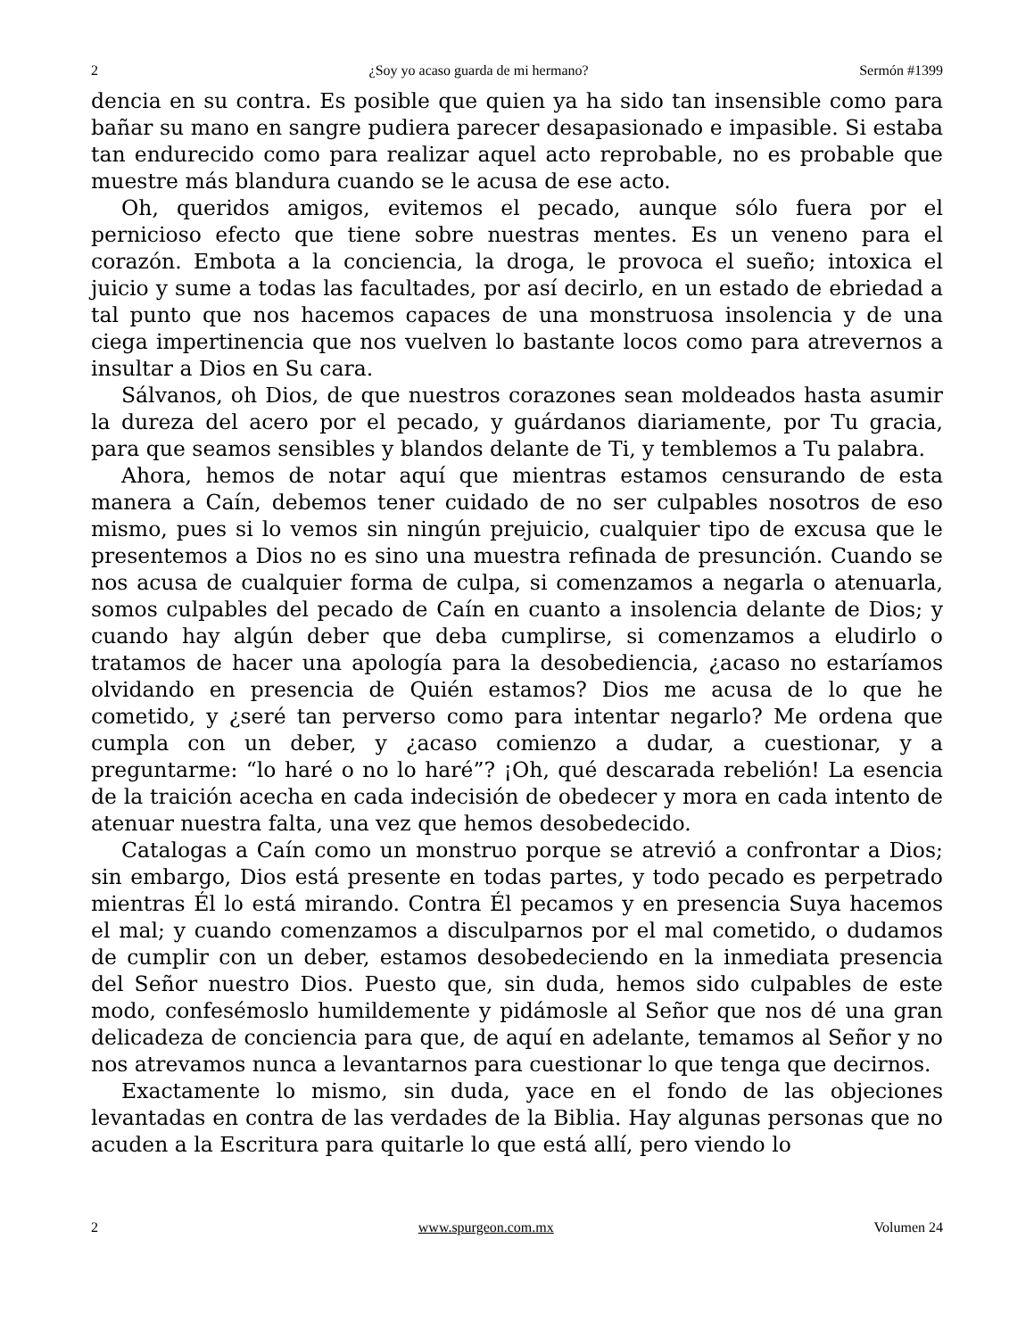2 ¿Soy yo acaso guarda de mi hermano? Sermón #1399
dencia en su contra. Es posible que quien ya ha sido tan insensible como para bañar su mano en sangre pudiera parecer desapasionado e impasible. Si estaba tan endurecido como para realizar aquel acto reprobable, no es probable que muestre más blandura cuando se le acusa de ese acto.
Oh, queridos amigos, evitemos el pecado, aunque sólo fuera por el pernicioso efecto que tiene sobre nuestras mentes. Es un veneno para el corazón. Embota a la conciencia, la droga, le provoca el sueño; intoxica el juicio y sume a todas las facultades, por así decirlo, en un estado de ebriedad a tal punto que nos hacemos capaces de una monstruosa insolencia y de una ciega impertinencia que nos vuelven lo bastante locos como para atrevernos a insultar a Dios en Su cara.
Sálvanos, oh Dios, de que nuestros corazones sean moldeados hasta asumir la dureza del acero por el pecado, y guárdanos diariamente, por Tu gracia, para que seamos sensibles y blandos delante de Ti, y temblemos a Tu palabra.
Ahora, hemos de notar aquí que mientras estamos censurando de esta manera a Caín, debemos tener cuidado de no ser culpables nosotros de eso mismo, pues si lo vemos sin ningún prejuicio, cualquier tipo de excusa que le presentemos a Dios no es sino una muestra refinada de presunción. Cuando se nos acusa de cualquier forma de culpa, si comenzamos a negarla o atenuarla, somos culpables del pecado de Caín en cuanto a insolencia delante de Dios; y cuando hay algún deber que deba cumplirse, si comenzamos a eludirlo o tratamos de hacer una apología para la desobediencia, ¿acaso no estaríamos olvidando en presencia de Quién estamos? Dios me acusa de lo que he cometido, y ¿seré tan perverso como para intentar negarlo? Me ordena que cumpla con un deber, y ¿acaso comienzo a dudar, a cuestionar, y a preguntarme: “lo haré o no lo haré”? ¡Oh, qué descarada rebelión! La esencia de la traición acecha en cada indecisión de obedecer y mora en cada intento de atenuar nuestra falta, una vez que hemos desobedecido.
Catalogas a Caín como un monstruo porque se atrevió a confrontar a Dios; sin embargo, Dios está presente en todas partes, y todo pecado es perpetrado mientras Él lo está mirando. Contra Él pecamos y en presencia Suya hacemos el mal; y cuando comenzamos a disculparnos por el mal cometido, o dudamos de cumplir con un deber, estamos desobedeciendo en la inmediata presencia del Señor nuestro Dios. Puesto que, sin duda, hemos sido culpables de este modo, confesémoslo humildemente y pidámosle al Señor que nos dé una gran delicadeza de conciencia para que, de aquí en adelante, temamos al Señor y no nos atrevamos nunca a levantarnos para cuestionar lo que tenga que decirnos.
Exactamente lo mismo, sin duda, yace en el fondo de las objeciones levantadas en contra de las verdades de la Biblia. Hay algunas personas que no acuden a la Escritura para quitarle lo que está allí, pero viendo lo
2 www.spurgeon.com.mx Volumen 24